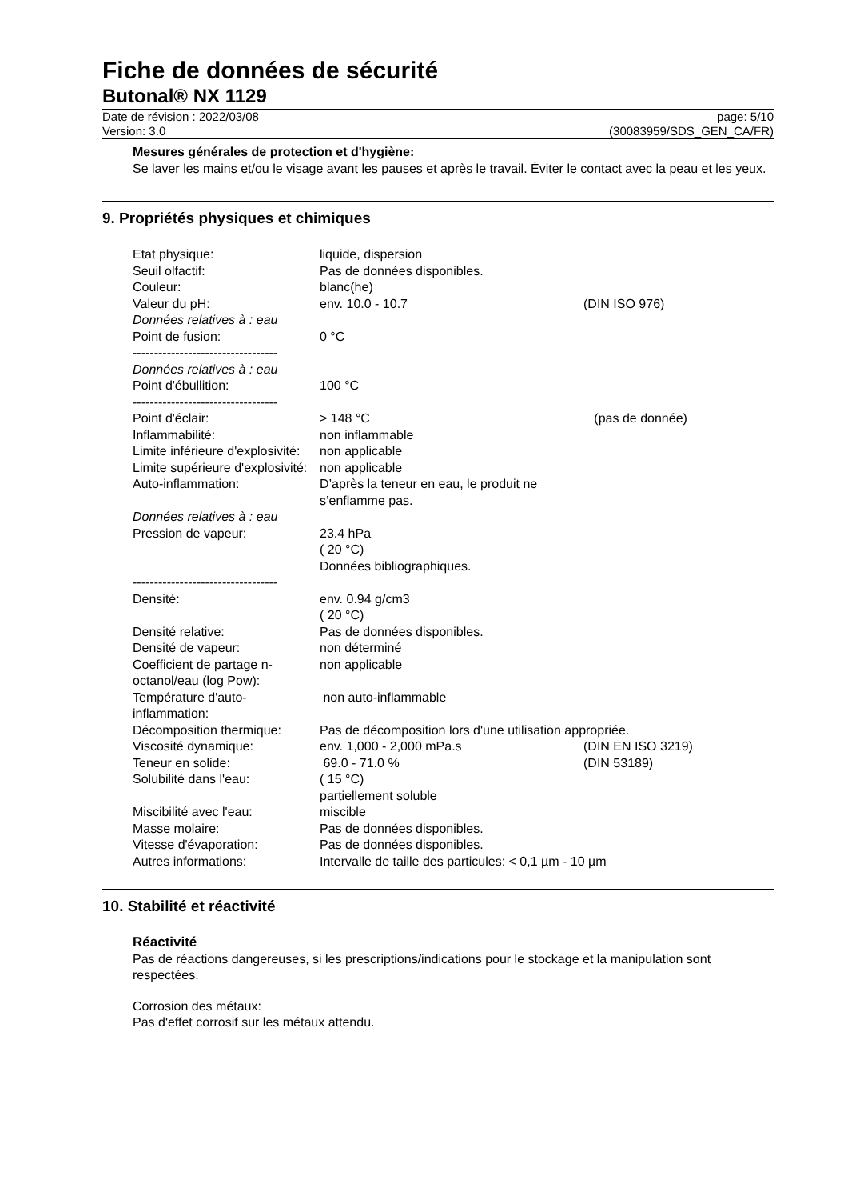Fiche de données de sécurité
Butonal® NX 1129
Date de révision : 2022/03/08
Version: 3.0
page: 5/10
(30083959/SDS_GEN_CA/FR)
Mesures générales de protection et d'hygiène:
Se laver les mains et/ou le visage avant les pauses et après le travail. Éviter le contact avec la peau et les yeux.
9. Propriétés physiques et chimiques
| Etat physique: | liquide, dispersion | |
| Seuil olfactif: | Pas de données disponibles. | |
| Couleur: | blanc(he) | |
| Valeur du pH: | env. 10.0 - 10.7 | (DIN ISO 976) |
| Données relatives à : eau | | |
| Point de fusion: | 0 °C | |
| ---------------------------------- | | |
| Données relatives à : eau | | |
| Point d'ébullition: | 100 °C | |
| ---------------------------------- | | |
| Point d'éclair: | > 148 °C | (pas de donnée) |
| Inflammabilité: | non inflammable | |
| Limite inférieure d'explosivité: | non applicable | |
| Limite supérieure d'explosivité: | non applicable | |
| Auto-inflammation: | D’après la teneur en eau, le produit ne s’enflamme pas. | |
| Données relatives à : eau | | |
| Pression de vapeur: | 23.4 hPa ( 20 °C) Données bibliographiques. | |
| ---------------------------------- | | |
| Densité: | env. 0.94 g/cm3 ( 20 °C) | |
| Densité relative: | Pas de données disponibles. | |
| Densité de vapeur: | non déterminé | |
| Coefficient de partage n-octanol/eau (log Pow): | non applicable | |
| Température d'auto-inflammation: | non auto-inflammable | |
| Décomposition thermique: | Pas de décomposition lors d'une utilisation appropriée. | |
| Viscosité dynamique: | env. 1,000 - 2,000 mPa.s | (DIN EN ISO 3219) |
| Teneur en solide: | 69.0 - 71.0 % | (DIN 53189) |
| Solubilité dans l'eau: | ( 15 °C) partiellement soluble | |
| Miscibilité avec l'eau: | miscible | |
| Masse molaire: | Pas de données disponibles. | |
| Vitesse d'évaporation: | Pas de données disponibles. | |
| Autres informations: | Intervalle de taille des particules: < 0,1 µm - 10 µm | |
10. Stabilité et réactivité
Réactivité
Pas de réactions dangereuses, si les prescriptions/indications pour le stockage et la manipulation sont respectées.
Corrosion des métaux:
Pas d'effet corrosif sur les métaux attendu.